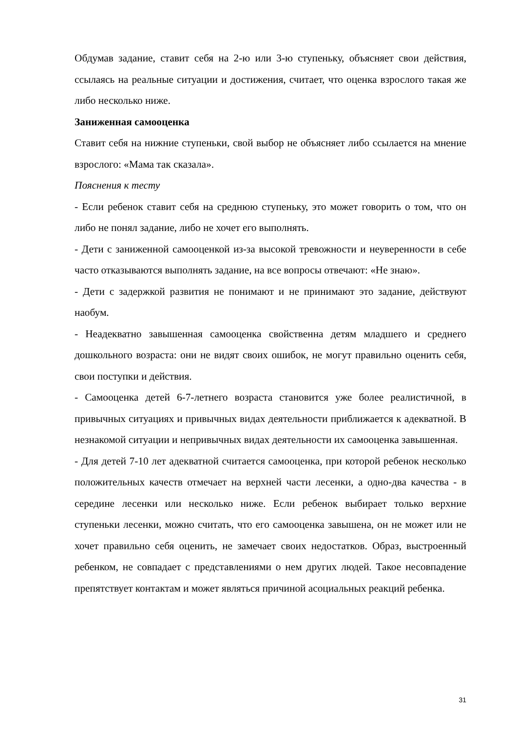Обдумав задание, ставит себя на 2-ю или 3-ю ступеньку, объясняет свои действия, ссылаясь на реальные ситуации и достижения, считает, что оценка взрослого такая же либо несколько ниже.
Заниженная самооценка
Ставит себя на нижние ступеньки, свой выбор не объясняет либо ссылается на мнение взрослого: «Мама так сказала».
Пояснения к тесту
- Если ребенок ставит себя на среднюю ступеньку, это может говорить о том, что он либо не понял задание, либо не хочет его выполнять.
- Дети с заниженной самооценкой из-за высокой тревожности и неуверенности в себе часто отказываются выполнять задание, на все вопросы отвечают: «Не знаю».
- Дети с задержкой развития не понимают и не принимают это задание, действуют наобум.
- Неадекватно завышенная самооценка свойственна детям младшего и среднего дошкольного возраста: они не видят своих ошибок, не могут правильно оценить себя, свои поступки и действия.
- Самооценка детей 6-7-летнего возраста становится уже более реалистичной, в привычных ситуациях и привычных видах деятельности приближается к адекватной. В незнакомой ситуации и непривычных видах деятельности их самооценка завышенная.
- Для детей 7-10 лет адекватной считается самооценка, при которой ребенок несколько положительных качеств отмечает на верхней части лесенки, а одно-два качества - в середине лесенки или несколько ниже. Если ребенок выбирает только верхние ступеньки лесенки, можно считать, что его самооценка завышена, он не может или не хочет правильно себя оценить, не замечает своих недостатков. Образ, выстроенный ребенком, не совпадает с представлениями о нем других людей. Такое несовпадение препятствует контактам и может являться причиной асоциальных реакций ребенка.
31